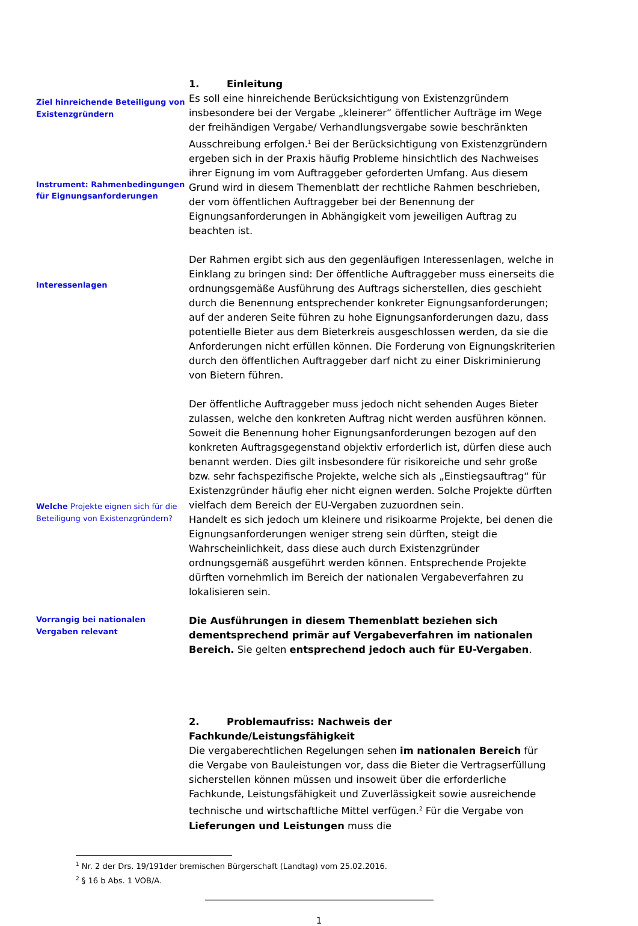1. Einleitung
Ziel hinreichende Beteiligung von Existenzgründern
Instrument: Rahmenbedingungen für Eignungsanforderungen
Es soll eine hinreichende Berücksichtigung von Existenzgründern insbesondere bei der Vergabe „kleinerer“ öffentlicher Aufträge im Wege der freihändigen Vergabe/ Verhandlungsvergabe sowie beschränkten Ausschreibung erfolgen.<sup>1</sup> Bei der Berücksichtigung von Existenzgründern ergeben sich in der Praxis häufig Probleme hinsichtlich des Nachweises ihrer Eignung im vom Auftraggeber geforderten Umfang. Aus diesem Grund wird in diesem Themenblatt der rechtliche Rahmen beschrieben, der vom öffentlichen Auftraggeber bei der Benennung der Eignungsanforderungen in Abhängigkeit vom jeweiligen Auftrag zu beachten ist.
Interessenlagen
Der Rahmen ergibt sich aus den gegenläufigen Interessenlagen, welche in Einklang zu bringen sind: Der öffentliche Auftraggeber muss einerseits die ordnungsgemäße Ausführung des Auftrags sicherstellen, dies geschieht durch die Benennung entsprechender konkreter Eignungsanforderungen; auf der anderen Seite führen zu hohe Eignungsanforderungen dazu, dass potentielle Bieter aus dem Bieterkreis ausgeschlossen werden, da sie die Anforderungen nicht erfüllen können. Die Forderung von Eignungskriterien durch den öffentlichen Auftraggeber darf nicht zu einer Diskriminierung von Bietern führen.
Welche Projekte eignen sich für die Beteiligung von Existenzgründern?
Der öffentliche Auftraggeber muss jedoch nicht sehenden Auges Bieter zulassen, welche den konkreten Auftrag nicht werden ausführen können. Soweit die Benennung hoher Eignungsanforderungen bezogen auf den konkreten Auftragsgegenstand objektiv erforderlich ist, dürfen diese auch benannt werden. Dies gilt insbesondere für risikoreiche und sehr große bzw. sehr fachspezifische Projekte, welche sich als „Einstiegsauftrag“ für Existenzgründer häufig eher nicht eignen werden. Solche Projekte dürften vielfach dem Bereich der EU-Vergaben zuzuordnen sein.
Handelt es sich jedoch um kleinere und risikoarme Projekte, bei denen die Eignungsanforderungen weniger streng sein dürften, steigt die Wahrscheinlichkeit, dass diese auch durch Existenzgründer ordnungsgemäß ausgeführt werden können. Entsprechende Projekte dürften vornehmlich im Bereich der nationalen Vergabeverfahren zu lokalisieren sein.
Vorrangig bei nationalen Vergaben relevant
Die Ausführungen in diesem Themenblatt beziehen sich dementsprechend primär auf Vergabeverfahren im nationalen Bereich. Sie gelten entsprechend jedoch auch für EU-Vergaben.
2. Problemaufriss: Nachweis der Fachkunde/Leistungsfähigkeit
Die vergaberechtlichen Regelungen sehen im nationalen Bereich für die Vergabe von Bauleistungen vor, dass die Bieter die Vertragserfüllung sicherstellen können müssen und insoweit über die erforderliche Fachkunde, Leistungsfähigkeit und Zuverlässigkeit sowie ausreichende technische und wirtschaftliche Mittel verfügen.<sup>2</sup> Für die Vergabe von Lieferungen und Leistungen muss die
<sup>1</sup> Nr. 2 der Drs. 19/191der bremischen Bürgerschaft (Landtag) vom 25.02.2016.
<sup>2</sup> § 16 b Abs. 1 VOB/A.
1